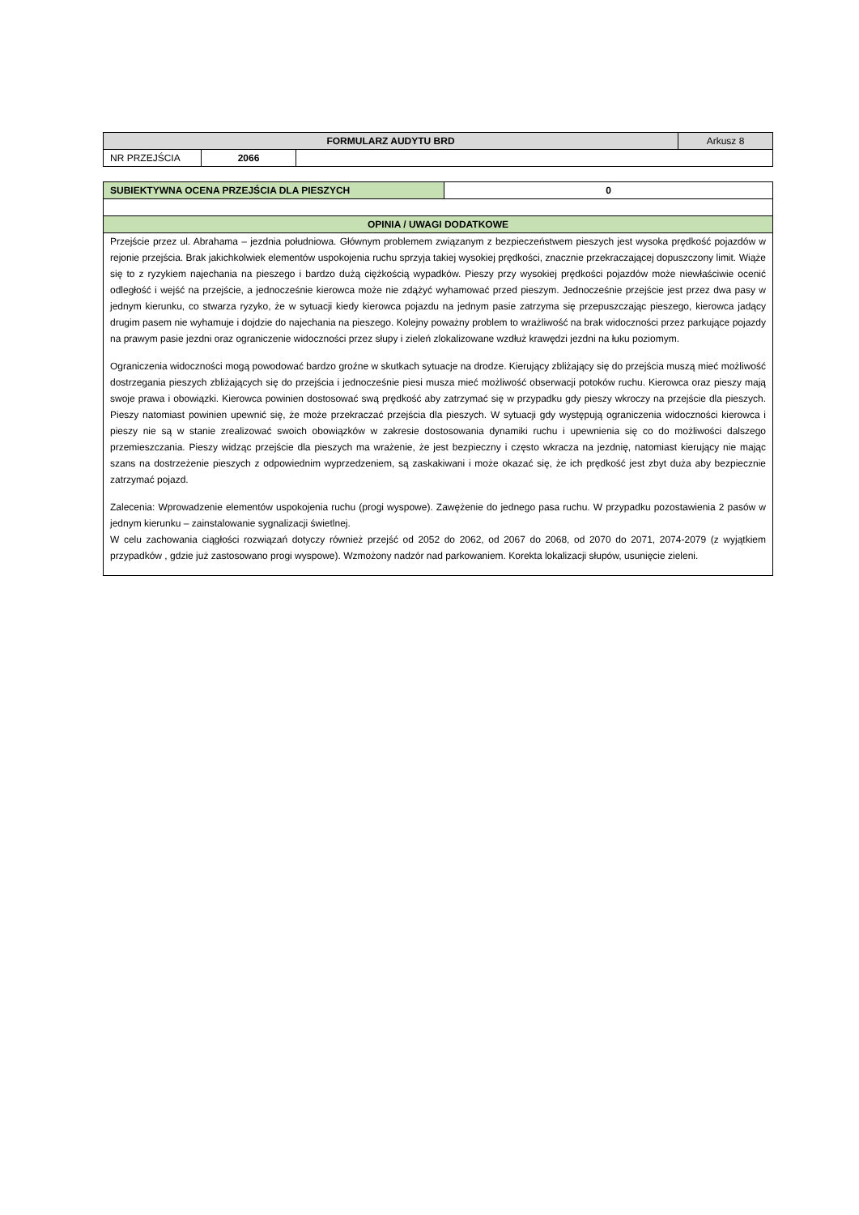| FORMULARZ AUDYTU BRD | | | Arkusz 8 |
| NR PRZEJŚCIA | 2066 | | |
| SUBIEKTYWNA OCENA PRZEJŚCIA DLA PIESZYCH | 0 |
| OPINIA / UWAGI DODATKOWE | |
| Przejście przez ul. Abrahama – jezdnia południowa. Głównym problemem związanym z bezpieczeństwem pieszych jest wysoka prędkość pojazdów w rejonie przejścia. Brak jakichkolwiek elementów uspokojenia ruchu sprzyja takiej wysokiej prędkości, znacznie przekraczającej dopuszczony limit. Wiąże się to z ryzykiem najechania na pieszego i bardzo dużą ciężkością wypadków. Pieszy przy wysokiej prędkości pojazdów może niewłaściwie ocenić odległość i wejść na przejście, a jednocześnie kierowca może nie zdążyć wyhamować przed pieszym. Jednocześnie przejście jest przez dwa pasy w jednym kierunku, co stwarza ryzyko, że w sytuacji kiedy kierowca pojazdu na jednym pasie zatrzyma się przepuszczając pieszego, kierowca jadący drugim pasem nie wyhamuje i dojdzie do najechania na pieszego. Kolejny poważny problem to wrażliwość na brak widoczności przez parkujące pojazdy na prawym pasie jezdni oraz ograniczenie widoczności przez słupy i zieleń zlokalizowane wzdłuż krawędzi jezdni na łuku poziomym. Ograniczenia widoczności mogą powodować bardzo groźne w skutkach sytuacje na drodze. Kierujący zbliżający się do przejścia muszą mieć możliwość dostrzegania pieszych zbliżających się do przejścia i jednocześnie piesi musza mieć możliwość obserwacji potoków ruchu. Kierowca oraz pieszy mają swoje prawa i obowiązki. Kierowca powinien dostosować swą prędkość aby zatrzymać się w przypadku gdy pieszy wkroczy na przejście dla pieszych. Pieszy natomiast powinien upewnić się, że może przekraczać przejścia dla pieszych. W sytuacji gdy występują ograniczenia widoczności kierowca i pieszy nie są w stanie zrealizować swoich obowiązków w zakresie dostosowania dynamiki ruchu i upewnienia się co do możliwości dalszego przemieszczania. Pieszy widząc przejście dla pieszych ma wrażenie, że jest bezpieczny i często wkracza na jezdnię, natomiast kierujący nie mając szans na dostrzeżenie pieszych z odpowiednim wyprzedzeniem, są zaskakiwani i może okazać się, że ich prędkość jest zbyt duża aby bezpiecznie zatrzymać pojazd. Zalecenia: Wprowadzenie elementów uspokojenia ruchu (progi wyspowe). Zawężenie do jednego pasa ruchu. W przypadku pozostawienia 2 pasów w jednym kierunku – zainstalowanie sygnalizacji świetlnej. W celu zachowania ciągłości rozwiązań dotyczy również przejść od 2052 do 2062, od 2067 do 2068, od 2070 do 2071, 2074-2079 (z wyjątkiem przypadków , gdzie już zastosowano progi wyspowe). Wzmożony nadzór nad parkowaniem. Korekta lokalizacji słupów, usunięcie zieleni. | |